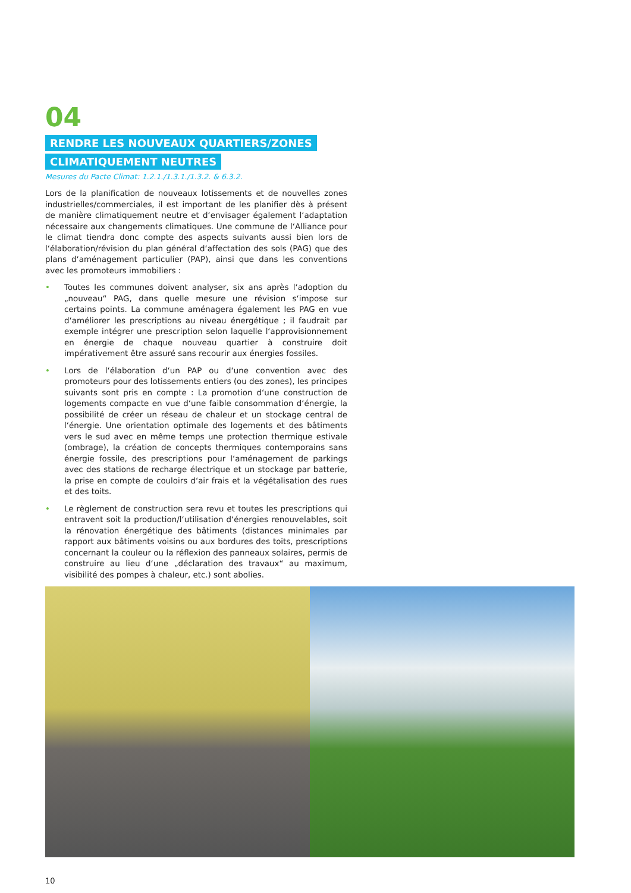04
RENDRE LES NOUVEAUX QUARTIERS/ZONES
CLIMATIQUEMENT NEUTRES
Mesures du Pacte Climat: 1.2.1./1.3.1./1.3.2. & 6.3.2.
Lors de la planification de nouveaux lotissements et de nouvelles zones industrielles/commerciales, il est important de les planifier dès à présent de manière climatiquement neutre et d‘envisager également l‘adaptation nécessaire aux changements climatiques. Une commune de l‘Alliance pour le climat tiendra donc compte des aspects suivants aussi bien lors de l‘élaboration/révision du plan général d‘affectation des sols (PAG) que des plans d‘aménagement particulier (PAP), ainsi que dans les conventions avec les promoteurs immobiliers :
• Toutes les communes doivent analyser, six ans après l‘adoption du „nouveau“ PAG, dans quelle mesure une révision s‘impose sur certains points. La commune aménagera également les PAG en vue d‘améliorer les prescriptions au niveau énergétique ; il faudrait par exemple intégrer une prescription selon laquelle l‘approvisionnement en énergie de chaque nouveau quartier à construire doit impérativement être assuré sans recourir aux énergies fossiles.
• Lors de l‘élaboration d‘un PAP ou d‘une convention avec des promoteurs pour des lotissements entiers (ou des zones), les principes suivants sont pris en compte : La promotion d‘une construction de logements compacte en vue d‘une faible consommation d‘énergie, la possibilité de créer un réseau de chaleur et un stockage central de l‘énergie. Une orientation optimale des logements et des bâtiments vers le sud avec en même temps une protection thermique estivale (ombrage), la création de concepts thermiques contemporains sans énergie fossile, des prescriptions pour l‘aménagement de parkings avec des stations de recharge électrique et un stockage par batterie, la prise en compte de couloirs d‘air frais et la végétalisation des rues et des toits.
• Le règlement de construction sera revu et toutes les prescriptions qui entravent soit la production/l‘utilisation d‘énergies renouvelables, soit la rénovation énergétique des bâtiments (distances minimales par rapport aux bâtiments voisins ou aux bordures des toits, prescriptions concernant la couleur ou la réflexion des panneaux solaires, permis de construire au lieu d‘une „déclaration des travaux“ au maximum, visibilité des pompes à chaleur, etc.) sont abolies.
10